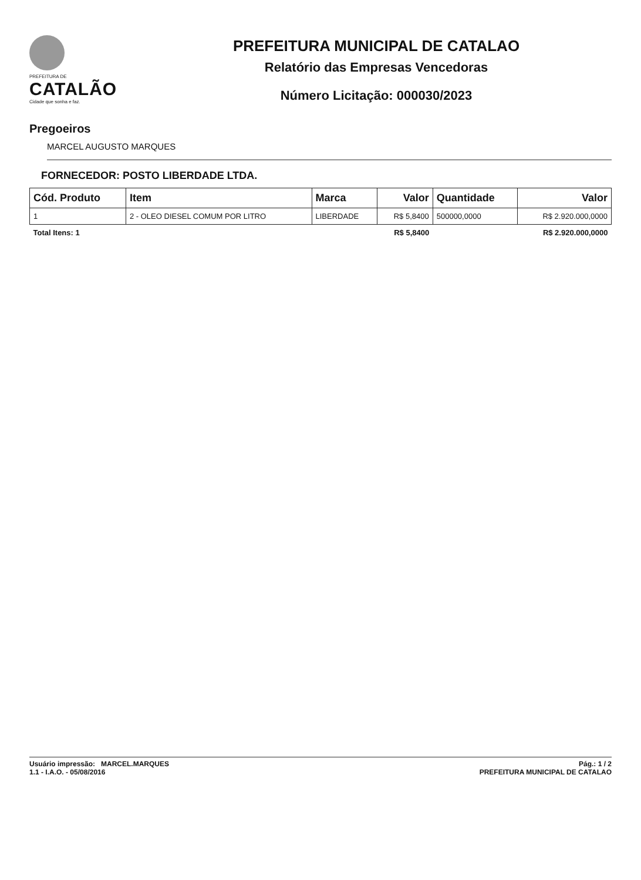PREFEITURA DE
CATALÃO
Cidade que sonha e faz.
PREFEITURA MUNICIPAL DE CATALAO
Relatório das Empresas Vencedoras
Número Licitação: 000030/2023
Pregoeiros
MARCEL AUGUSTO MARQUES
FORNECEDOR: POSTO LIBERDADE LTDA.
| Cód. Produto | Item | Marca | Valor | Quantidade | Valor |
| --- | --- | --- | --- | --- | --- |
| 1 | 2 - OLEO DIESEL COMUM POR LITRO | LIBERDADE | R$ 5,8400 | 500000,0000 | R$ 2.920.000,0000 |
| Total Itens: 1 | | | R$ 5,8400 | | R$ 2.920.000,0000 |
Usuário impressão: MARCEL.MARQUES
1.1 - I.A.O. - 05/08/2016
Pág.: 1 / 2
PREFEITURA MUNICIPAL DE CATALAO